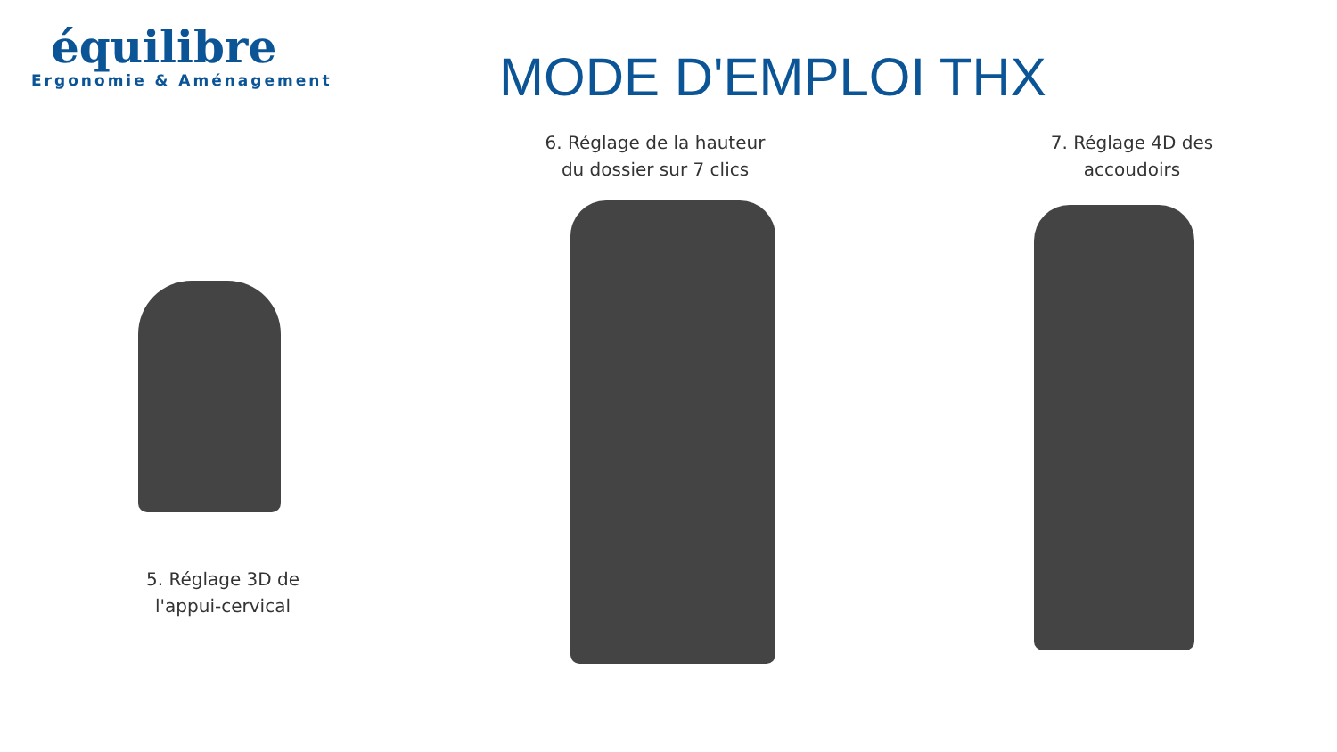équilibre
Ergonomie & Aménagement
MODE D'EMPLOI THX
6. Réglage de la hauteur
du dossier sur 7 clics
7. Réglage 4D des
accoudoirs
5. Réglage 3D de
l'appui-cervical